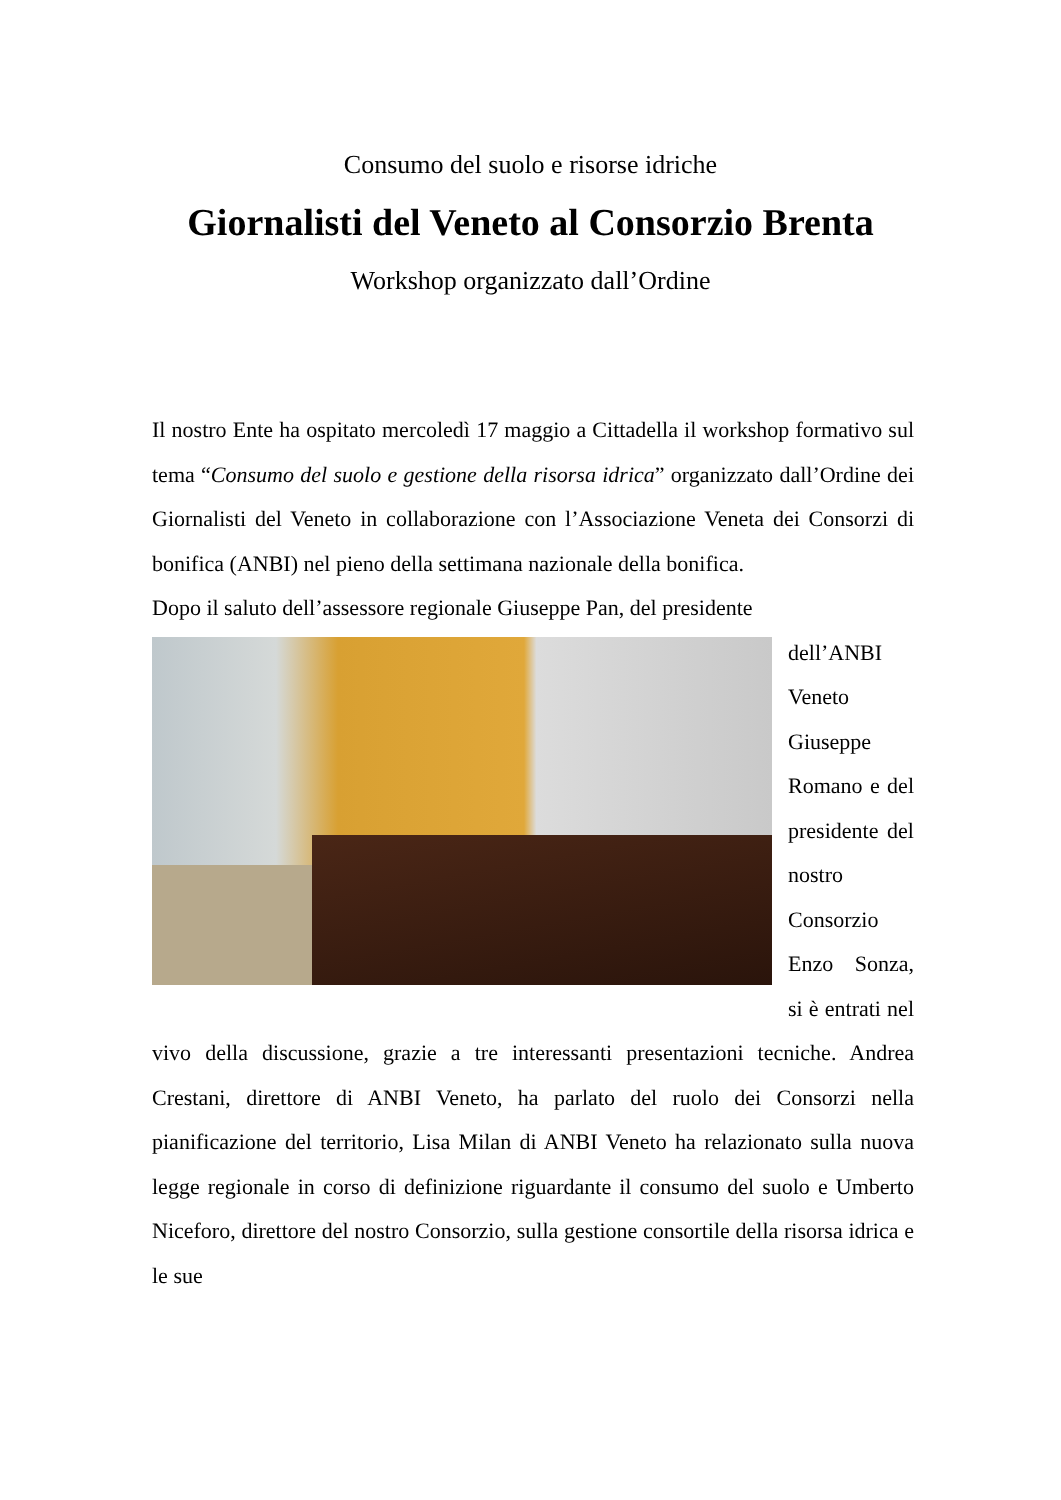Consumo del suolo e risorse idriche
Giornalisti del Veneto al Consorzio Brenta
Workshop organizzato dall’Ordine
Il nostro Ente ha ospitato mercoledì 17 maggio a Cittadella il workshop formativo sul tema “Consumo del suolo e gestione della risorsa idrica” organizzato dall’Ordine dei Giornalisti del Veneto in collaborazione con l’Associazione Veneta dei Consorzi di bonifica (ANBI) nel pieno della settimana nazionale della bonifica.
Dopo il saluto dell’assessore regionale Giuseppe Pan, del presidente
dell’ANBI Veneto Giuseppe Romano e del presidente del nostro Consorzio Enzo Sonza, si è entrati nel vivo della discussione, grazie a tre interessanti presentazioni tecniche. Andrea Crestani, direttore di ANBI Veneto, ha parlato del ruolo dei Consorzi nella pianificazione del territorio, Lisa Milan di ANBI Veneto ha relazionato sulla nuova legge regionale in corso di definizione riguardante il consumo del suolo e Umberto Niceforo, direttore del nostro Consorzio, sulla gestione consortile della risorsa idrica e le sue